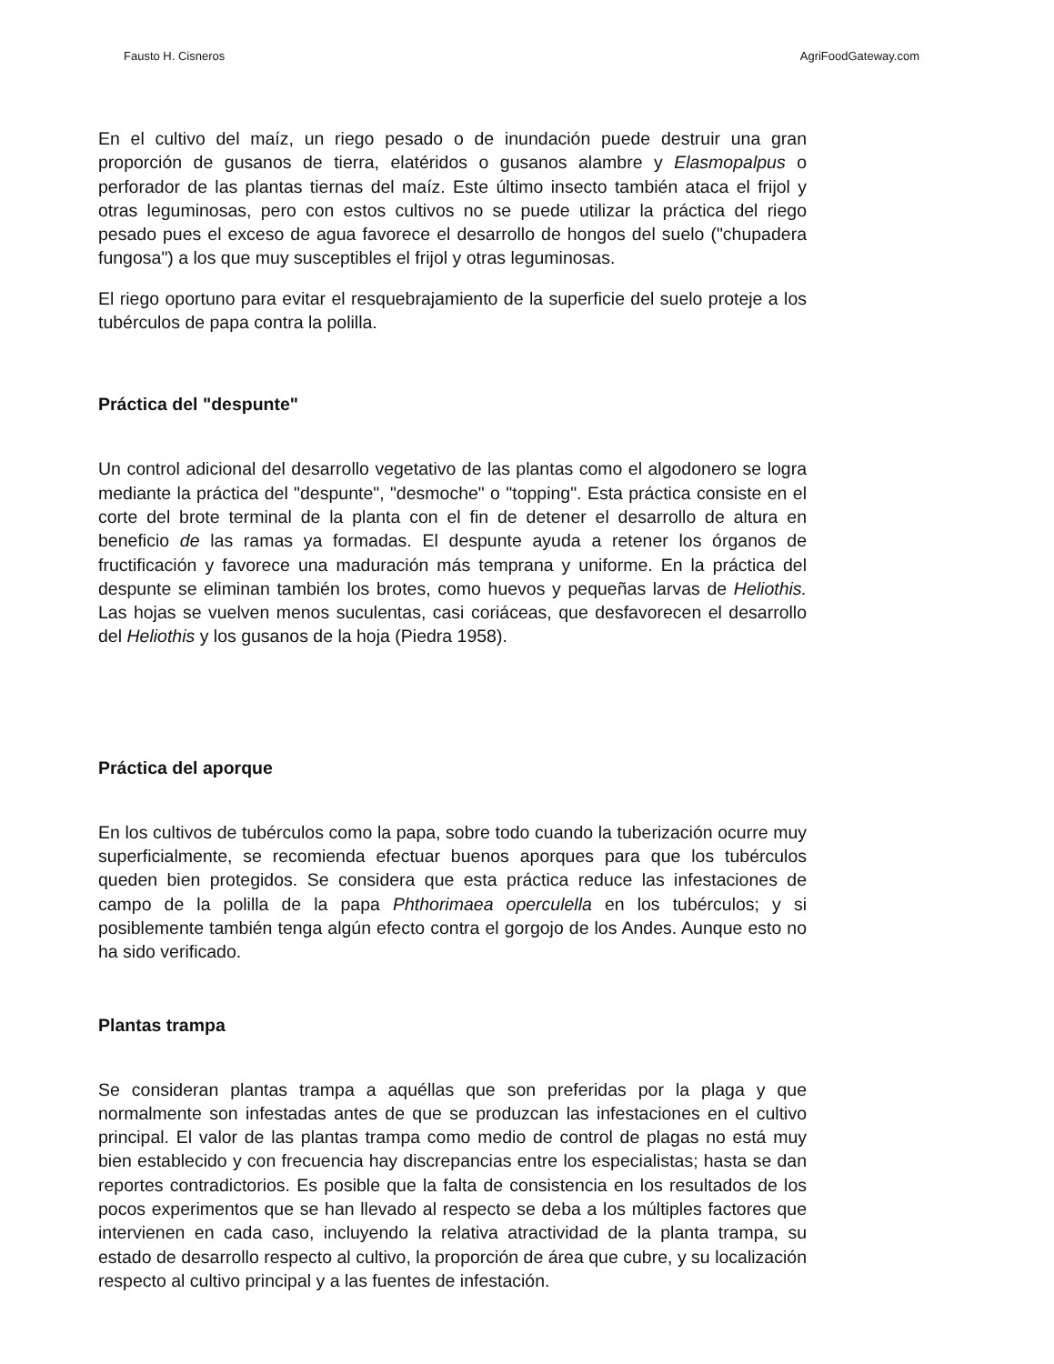Fausto H. Cisneros AgriFoodGateway.com
En el cultivo del maíz, un riego pesado o de inundación puede destruir una gran proporción de gusanos de tierra, elatéridos o gusanos alambre y Elasmopalpus o perforador de las plantas tiernas del maíz. Este último insecto también ataca el frijol y otras leguminosas, pero con estos cultivos no se puede utilizar la práctica del riego pesado pues el exceso de agua favorece el desarrollo de hongos del suelo ("chupadera fungosa") a los que muy susceptibles el frijol y otras leguminosas.
El riego oportuno para evitar el resquebrajamiento de la superficie del suelo proteje a los tubérculos de papa contra la polilla.
Práctica del "despunte"
Un control adicional del desarrollo vegetativo de las plantas como el algodonero se logra mediante la práctica del "despunte", "desmoche" o "topping". Esta práctica consiste en el corte del brote terminal de la planta con el fin de detener el desarrollo de altura en beneficio de las ramas ya formadas. El despunte ayuda a retener los órganos de fructificación y favorece una maduración más temprana y uniforme. En la práctica del despunte se eliminan también los brotes, como huevos y pequeñas larvas de Heliothis. Las hojas se vuelven menos suculentas, casi coriáceas, que desfavorecen el desarrollo del Heliothis y los gusanos de la hoja (Piedra 1958).
Práctica del aporque
En los cultivos de tubérculos como la papa, sobre todo cuando la tuberización ocurre muy superficialmente, se recomienda efectuar buenos aporques para que los tubérculos queden bien protegidos. Se considera que esta práctica reduce las infestaciones de campo de la polilla de la papa Phthorimaea operculella en los tubérculos; y si posiblemente también tenga algún efecto contra el gorgojo de los Andes. Aunque esto no ha sido verificado.
Plantas trampa
Se consideran plantas trampa a aquéllas que son preferidas por la plaga y que normalmente son infestadas antes de que se produzcan las infestaciones en el cultivo principal. El valor de las plantas trampa como medio de control de plagas no está muy bien establecido y con frecuencia hay discrepancias entre los especialistas; hasta se dan reportes contradictorios. Es posible que la falta de consistencia en los resultados de los pocos experimentos que se han llevado al respecto se deba a los múltiples factores que intervienen en cada caso, incluyendo la relativa atractividad de la planta trampa, su estado de desarrollo respecto al cultivo, la proporción de área que cubre, y su localización respecto al cultivo principal y a las fuentes de infestación.